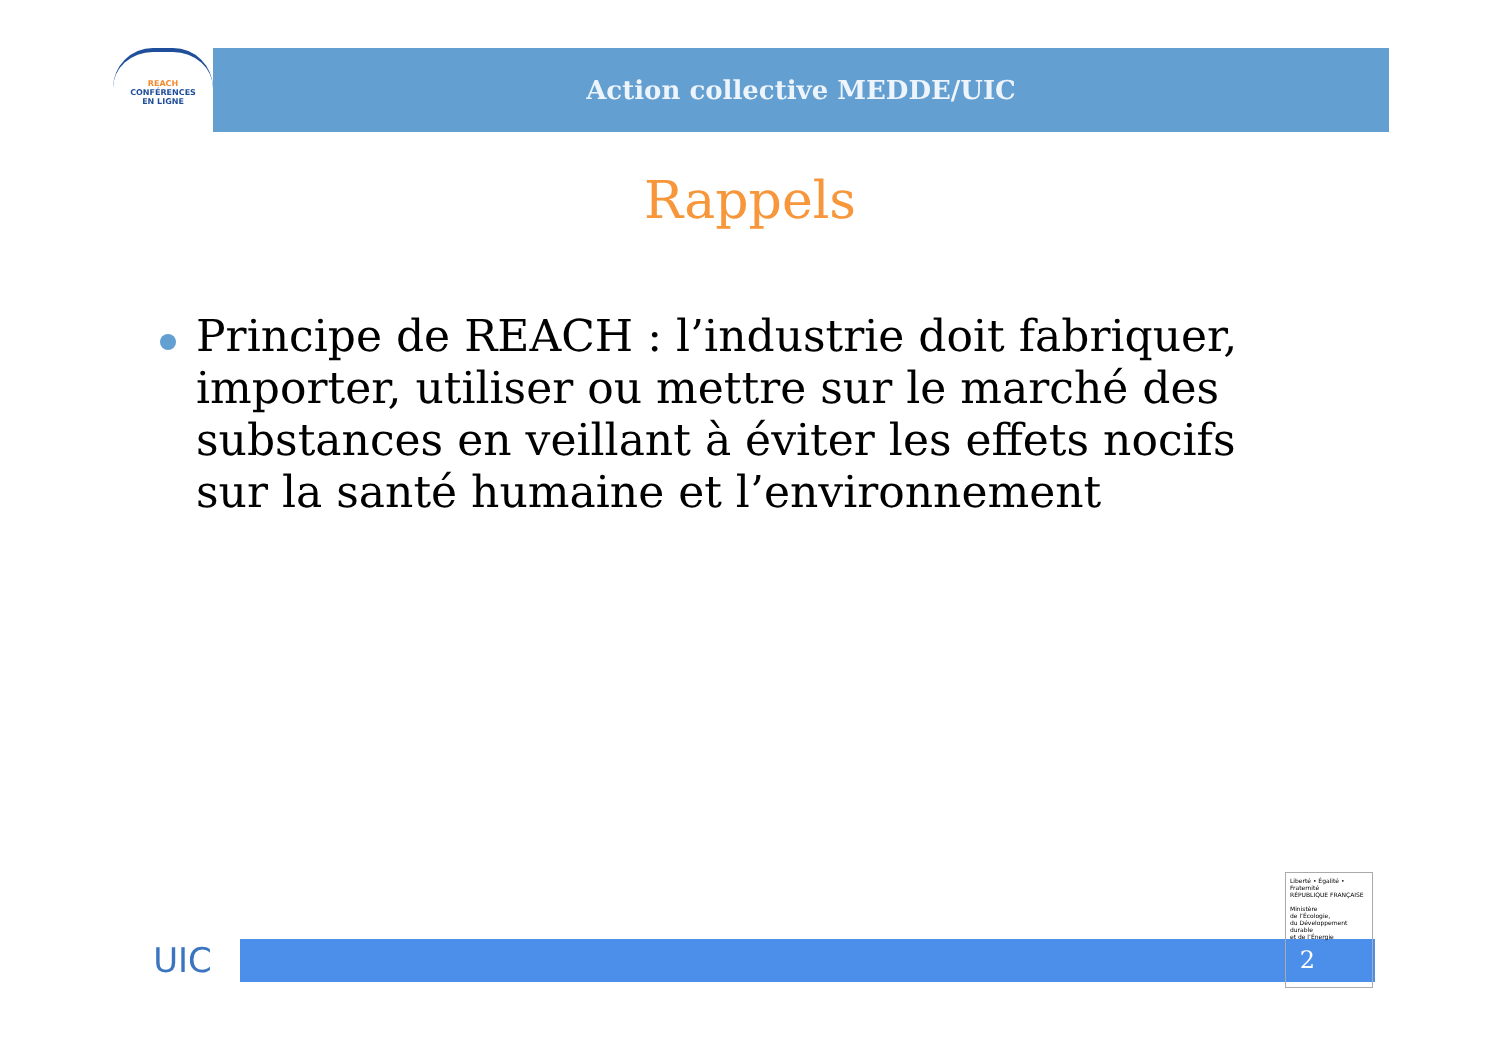REACH
CONFÉRENCES
EN LIGNE
Action collective MEDDE/UIC
Rappels
Principe de REACH : l’industrie doit fabriquer, importer, utiliser ou mettre sur le marché des substances en veillant à éviter les effets nocifs sur la santé humaine et l’environnement
UIC
2
Liberté • Égalité • Fraternité
RÉPUBLIQUE FRANÇAISE
Ministère
de l’Écologie,
du Développement
durable
et de l’Énergie